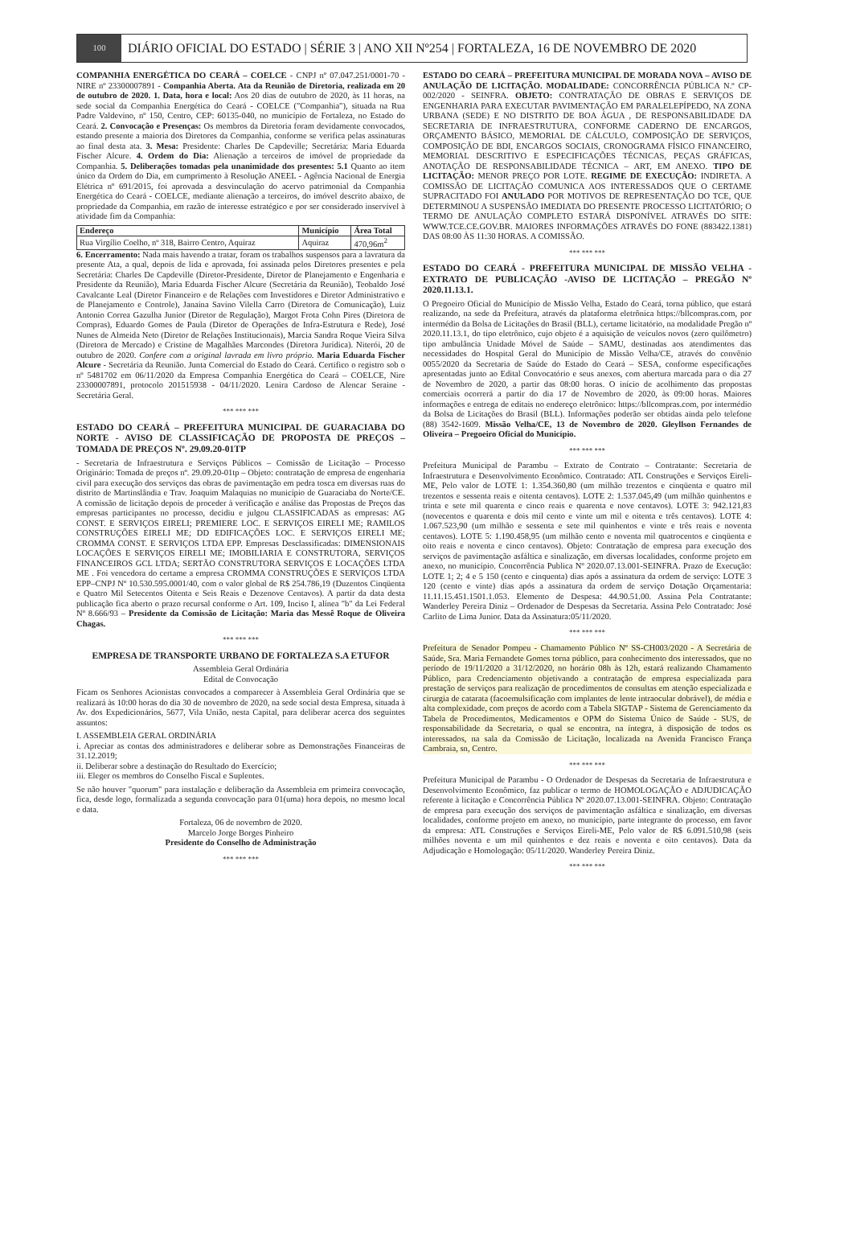100
DIÁRIO OFICIAL DO ESTADO | SÉRIE 3 | ANO XII Nº254 | FORTALEZA, 16 DE NOVEMBRO DE 2020
COMPANHIA ENERGÉTICA DO CEARÁ – COELCE - CNPJ nº 07.047.251/0001-70 - NIRE nº 23300007891 - Companhia Aberta. Ata da Reunião de Diretoria, realizada em 20 de outubro de 2020. 1. Data, hora e local: Aos 20 dias de outubro de 2020, às 11 horas, na sede social da Companhia Energética do Ceará - COELCE ("Companhia"), situada na Rua Padre Valdevino, nº 150, Centro, CEP: 60135-040, no município de Fortaleza, no Estado do Ceará. 2. Convocação e Presenças: Os membros da Diretoria foram devidamente convocados, estando presente a maioria dos Diretores da Companhia, conforme se verifica pelas assinaturas ao final desta ata. 3. Mesa: Presidente: Charles De Capdeville; Secretária: Maria Eduarda Fischer Alcure. 4. Ordem do Dia: Alienação a terceiros de imóvel de propriedade da Companhia. 5. Deliberações tomadas pela unanimidade dos presentes: 5.1 Quanto ao item único da Ordem do Dia, em cumprimento à Resolução ANEEL - Agência Nacional de Energia Elétrica nº 691/2015, foi aprovada a desvinculação do acervo patrimonial da Companhia Energética do Ceará - COELCE, mediante alienação a terceiros, do imóvel descrito abaixo, de propriedade da Companhia, em razão de interesse estratégico e por ser considerado inservível à atividade fim da Companhia:
| Endereço | Município | Área Total |
| --- | --- | --- |
| Rua Virgílio Coelho, nº 318, Bairro Centro, Aquiraz | Aquiraz | 470,96m<sup>2</sup> |
6. Encerramento: Nada mais havendo a tratar, foram os trabalhos suspensos para a lavratura da presente Ata, a qual, depois de lida e aprovada, foi assinada pelos Diretores presentes e pela Secretária: Charles De Capdeville (Diretor-Presidente, Diretor de Planejamento e Engenharia e Presidente da Reunião), Maria Eduarda Fischer Alcure (Secretária da Reunião), Teobaldo José Cavalcante Leal (Diretor Financeiro e de Relações com Investidores e Diretor Administrativo e de Planejamento e Controle), Janaina Savino Vilella Carro (Diretora de Comunicação), Luiz Antonio Correa Gazulha Junior (Diretor de Regulação), Margot Frota Cohn Pires (Diretora de Compras), Eduardo Gomes de Paula (Diretor de Operações de Infra-Estrutura e Rede), José Nunes de Almeida Neto (Diretor de Relações Institucionais), Marcia Sandra Roque Vieira Silva (Diretora de Mercado) e Cristine de Magalhães Marcondes (Diretora Jurídica). Niterói, 20 de outubro de 2020. Confere com a original lavrada em livro próprio. Maria Eduarda Fischer Alcure - Secretária da Reunião. Junta Comercial do Estado do Ceará. Certifico o registro sob o nº 5481702 em 06/11/2020 da Empresa Companhia Energética do Ceará – COELCE, Nire 23300007891, protocolo 201515938 - 04/11/2020. Lenira Cardoso de Alencar Seraine - Secretária Geral.
*** *** ***
ESTADO DO CEARÁ – PREFEITURA MUNICIPAL DE GUARACIABA DO NORTE - AVISO DE CLASSIFICAÇÃO DE PROPOSTA DE PREÇOS – TOMADA DE PREÇOS Nº. 29.09.20-01TP
- Secretaria de Infraestrutura e Serviços Públicos – Comissão de Licitação – Processo Originário: Tomada de preços nº. 29.09.20-01tp – Objeto: contratação de empresa de engenharia civil para execução dos serviços das obras de pavimentação em pedra tosca em diversas ruas do distrito de Martinslândia e Trav. Joaquim Malaquias no município de Guaraciaba do Norte/CE. A comissão de licitação depois de proceder à verificação e análise das Propostas de Preços das empresas participantes no processo, decidiu e julgou CLASSIFICADAS as empresas: AG CONST. E SERVIÇOS EIRELI; PREMIERE LOC. E SERVIÇOS EIRELI ME; RAMILOS CONSTRUÇÕES EIRELI ME; DD EDIFICAÇÕES LOC. E SERVIÇOS EIRELI ME; CROMMA CONST. E SERVIÇOS LTDA EPP. Empresas Desclassificadas: DIMENSIONAIS LOCAÇÕES E SERVIÇOS EIRELI ME; IMOBILIARIA E CONSTRUTORA, SERVIÇOS FINANCEIROS GCL LTDA; SERTÃO CONSTRUTORA SERVIÇOS E LOCAÇÕES LTDA ME . Foi vencedora do certame a empresa CROMMA CONSTRUÇÕES E SERVIÇOS LTDA EPP–CNPJ Nº 10.530.595.0001/40, com o valor global de R$ 254.786,19 (Duzentos Cinqüenta e Quatro Mil Setecentos Oitenta e Seis Reais e Dezenove Centavos). A partir da data desta publicação fica aberto o prazo recursal conforme o Art. 109, Inciso I, alínea "b" da Lei Federal Nº 8.666/93 – Presidente da Comissão de Licitação: Maria das Messê Roque de Oliveira Chagas.
*** *** ***
EMPRESA DE TRANSPORTE URBANO DE FORTALEZA S.A ETUFOR
Assembleia Geral Ordinária
Edital de Convocação
Ficam os Senhores Acionistas convocados a comparecer à Assembleia Geral Ordinária que se realizará às 10:00 horas do dia 30 de novembro de 2020, na sede social desta Empresa, situada à Av. dos Expedicionários, 5677, Vila União, nesta Capital, para deliberar acerca dos seguintes assuntos:
I. ASSEMBLEIA GERAL ORDINÁRIA
i. Apreciar as contas dos administradores e deliberar sobre as Demonstrações Financeiras de 31.12.2019;
ii. Deliberar sobre a destinação do Resultado do Exercício;
iii. Eleger os membros do Conselho Fiscal e Suplentes.
Se não houver "quorum" para instalação e deliberação da Assembleia em primeira convocação, fica, desde logo, formalizada a segunda convocação para 01(uma) hora depois, no mesmo local e data.
Fortaleza, 06 de novembro de 2020.
Marcelo Jorge Borges Pinheiro
Presidente do Conselho de Administração
*** *** ***
ESTADO DO CEARÁ – PREFEITURA MUNICIPAL DE MORADA NOVA – AVISO DE ANULAÇÃO DE LICITAÇÃO. MODALIDADE: CONCORRÊNCIA PÚBLICA N.º CP-002/2020 - SEINFRA. OBJETO: CONTRATAÇÃO DE OBRAS E SERVIÇOS DE ENGENHARIA PARA EXECUTAR PAVIMENTAÇÃO EM PARALELEPÍPEDO, NA ZONA URBANA (SEDE) E NO DISTRITO DE BOA ÁGUA , DE RESPONSABILIDADE DA SECRETARIA DE INFRAESTRUTURA, CONFORME CADERNO DE ENCARGOS, ORÇAMENTO BÁSICO, MEMORIAL DE CÁLCULO, COMPOSIÇÃO DE SERVIÇOS, COMPOSIÇÃO DE BDI, ENCARGOS SOCIAIS, CRONOGRAMA FÍSICO FINANCEIRO, MEMORIAL DESCRITIVO E ESPECIFICAÇÕES TÉCNICAS, PEÇAS GRÁFICAS, ANOTAÇÃO DE RESPONSABILIDADE TÉCNICA – ART, EM ANEXO. TIPO DE LICITAÇÃO: MENOR PREÇO POR LOTE. REGIME DE EXECUÇÃO: INDIRETA. A COMISSÃO DE LICITAÇÃO COMUNICA AOS INTERESSADOS QUE O CERTAME SUPRACITADO FOI ANULADO POR MOTIVOS DE REPRESENTAÇÃO DO TCE, QUE DETERMINOU A SUSPENSÃO IMEDIATA DO PRESENTE PROCESSO LICITATÓRIO; O TERMO DE ANULAÇÃO COMPLETO ESTARÁ DISPONÍVEL ATRAVÉS DO SITE: WWW.TCE.CE.GOV.BR. MAIORES INFORMAÇÕES ATRAVÉS DO FONE (883422.1381) DAS 08:00 ÀS 11:30 HORAS. A COMISSÃO.
*** *** ***
ESTADO DO CEARÁ - PREFEITURA MUNICIPAL DE MISSÃO VELHA - EXTRATO DE PUBLICAÇÃO -AVISO DE LICITAÇÃO – PREGÃO Nº 2020.11.13.1.
O Pregoeiro Oficial do Município de Missão Velha, Estado do Ceará, torna público, que estará realizando, na sede da Prefeitura, através da plataforma eletrônica https://bllcompras.com, por intermédio da Bolsa de Licitações do Brasil (BLL), certame licitatório, na modalidade Pregão nº 2020.11.13.1, do tipo eletrônico, cujo objeto é a aquisição de veículos novos (zero quilômetro) tipo ambulância Unidade Móvel de Saúde – SAMU, destinadas aos atendimentos das necessidades do Hospital Geral do Município de Missão Velha/CE, através do convênio 0055/2020 da Secretaria de Saúde do Estado do Ceará – SESA, conforme especificações apresentadas junto ao Edital Convocatório e seus anexos, com abertura marcada para o dia 27 de Novembro de 2020, a partir das 08:00 horas. O início de acolhimento das propostas comerciais ocorrerá a partir do dia 17 de Novembro de 2020, às 09:00 horas. Maiores informações e entrega de editais no endereço eletrônico: https://bllcompras.com, por intermédio da Bolsa de Licitações do Brasil (BLL). Informações poderão ser obtidas ainda pelo telefone (88) 3542-1609. Missão Velha/CE, 13 de Novembro de 2020. Gleyllson Fernandes de Oliveira – Pregoeiro Oficial do Município.
*** *** ***
Prefeitura Municipal de Parambu – Extrato de Contrato – Contratante: Secretaria de Infraestrutura e Desenvolvimento Econômico. Contratado: ATL Construções e Serviços Eireli-ME, Pelo valor de LOTE 1: 1.354.360,80 (um milhão trezentos e cinqüenta e quatro mil trezentos e sessenta reais e oitenta centavos). LOTE 2: 1.537.045,49 (um milhão quinhentos e trinta e sete mil quarenta e cinco reais e quarenta e nove centavos). LOTE 3: 942.121,83 (novecentos e quarenta e dois mil cento e vinte um mil e oitenta e três centavos). LOTE 4: 1.067.523,90 (um milhão e sessenta e sete mil quinhentos e vinte e três reais e noventa centavos). LOTE 5: 1.190.458,95 (um milhão cento e noventa mil quatrocentos e cinqüenta e oito reais e noventa e cinco centavos). Objeto: Contratação de empresa para execução dos serviços de pavimentação asfáltica e sinalização, em diversas localidades, conforme projeto em anexo, no município. Concorrência Publica Nº 2020.07.13.001-SEINFRA. Prazo de Execução: LOTE 1; 2; 4 e 5 150 (cento e cinquenta) dias após a assinatura da ordem de serviço: LOTE 3 120 (cento e vinte) dias após a assinatura da ordem de serviço Dotação Orçamentaria: 11.11.15.451.1501.1.053. Elemento de Despesa: 44.90.51.00. Assina Pela Contratante: Wanderley Pereira Diniz – Ordenador de Despesas da Secretaria. Assina Pelo Contratado: José Carlito de Lima Junior. Data da Assinatura:05/11/2020.
*** *** ***
Prefeitura de Senador Pompeu - Chamamento Público Nº SS-CH003/2020 - A Secretária de Saúde, Sra. Maria Fernandete Gomes torna público, para conhecimento dos interessados, que no período de 19/11/2020 a 31/12/2020, no horário 08h às 12h, estará realizando Chamamento Público, para Credenciamento objetivando a contratação de empresa especializada para prestação de serviços para realização de procedimentos de consultas em atenção especializada e cirurgia de catarata (facoemulsificação com implantes de lente intraocular dobrável), de média e alta complexidade, com preços de acordo com a Tabela SIGTAP - Sistema de Gerenciamento da Tabela de Procedimentos, Medicamentos e OPM do Sistema Único de Saúde - SUS, de responsabilidade da Secretaria, o qual se encontra, na íntegra, à disposição de todos os interessados, na sala da Comissão de Licitação, localizada na Avenida Francisco França Cambraia, sn, Centro.
*** *** ***
Prefeitura Municipal de Parambu - O Ordenador de Despesas da Secretaria de Infraestrutura e Desenvolvimento Econômico, faz publicar o termo de HOMOLOGAÇÃO e ADJUDICAÇÃO referente à licitação e Concorrência Pública Nº 2020.07.13.001-SEINFRA. Objeto: Contratação de empresa para execução dos serviços de pavimentação asfáltica e sinalização, em diversas localidades, conforme projeto em anexo, no município, parte integrante do processo, em favor da empresa: ATL Construções e Serviços Eireli-ME, Pelo valor de R$ 6.091.510,98 (seis milhões noventa e um mil quinhentos e dez reais e noventa e oito centavos). Data da Adjudicação e Homologação: 05/11/2020. Wanderley Pereira Diniz.
*** *** ***